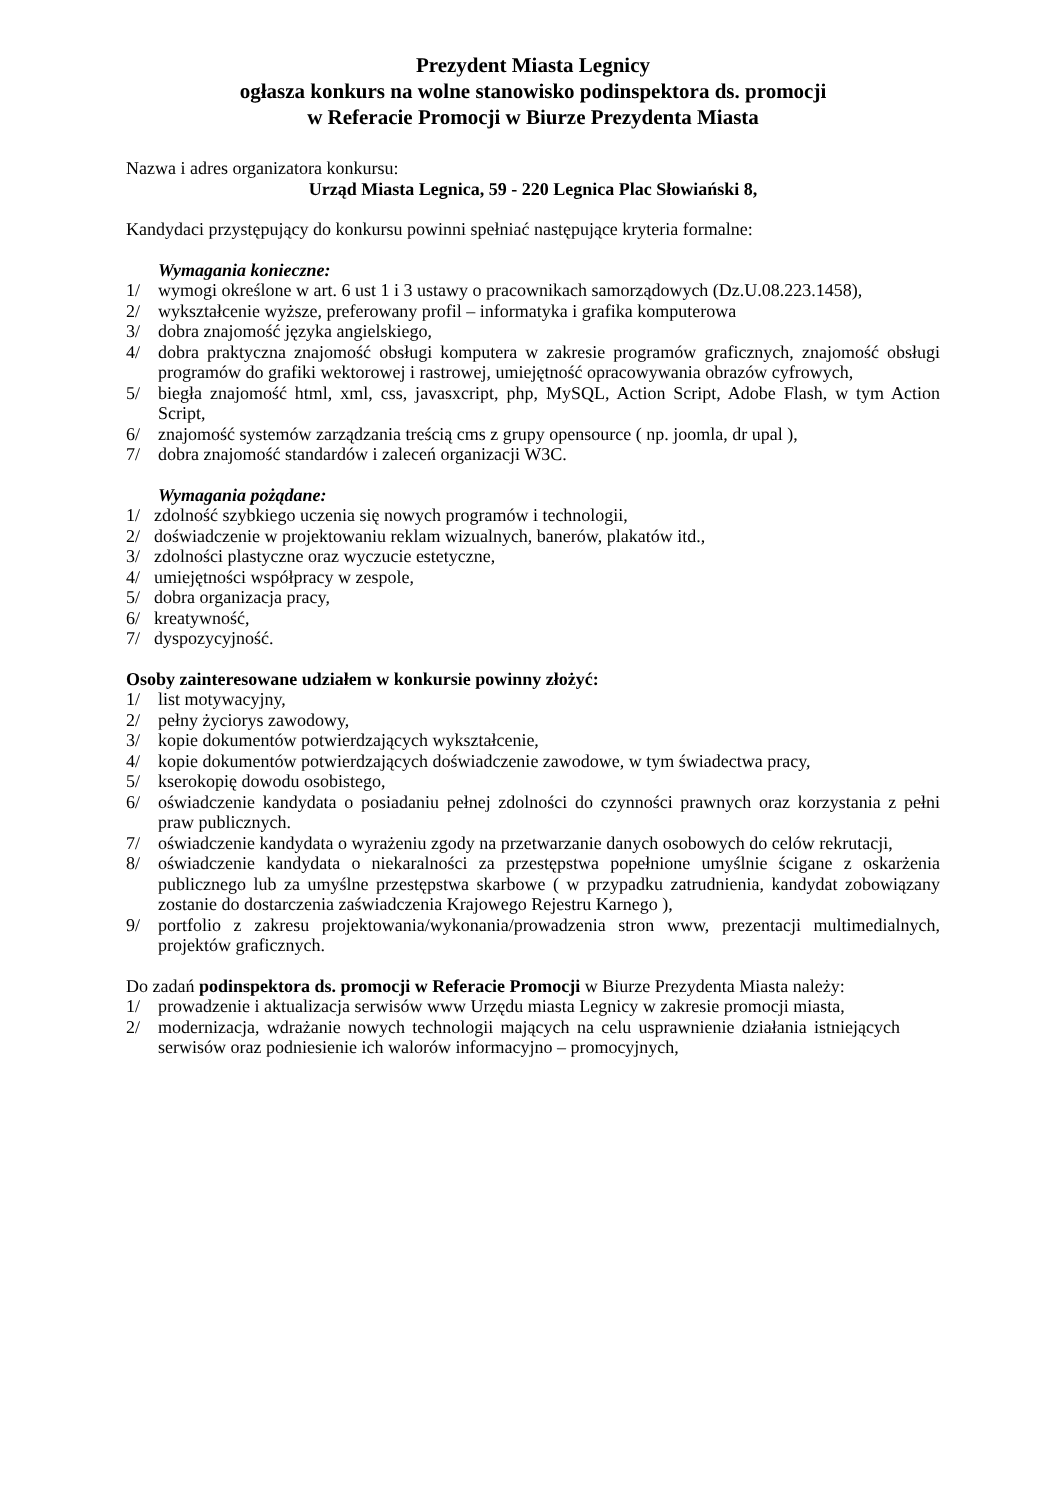Prezydent Miasta Legnicy
ogłasza konkurs na wolne stanowisko podinspektora ds. promocji
w Referacie Promocji w Biurze Prezydenta Miasta
Nazwa i adres organizatora konkursu:
Urząd Miasta Legnica, 59 - 220 Legnica Plac Słowiański 8,
Kandydaci przystępujący do konkursu powinni spełniać następujące kryteria formalne:
Wymagania konieczne:
1/ wymogi określone w art. 6 ust 1 i 3 ustawy o pracownikach samorządowych (Dz.U.08.223.1458),
2/ wykształcenie wyższe, preferowany profil – informatyka i grafika komputerowa
3/ dobra znajomość języka angielskiego,
4/ dobra praktyczna znajomość obsługi komputera w zakresie programów graficznych, znajomość obsługi programów do grafiki wektorowej i rastrowej, umiejętność opracowywania obrazów cyfrowych,
5/ biegła znajomość html, xml, css, javasxcript, php, MySQL, Action Script, Adobe Flash, w tym Action Script,
6/ znajomość systemów zarządzania treścią cms z grupy opensource ( np. joomla, dr upal ),
7/ dobra znajomość standardów i zaleceń organizacji W3C.
Wymagania pożądane:
1/ zdolność szybkiego uczenia się nowych programów i technologii,
2/ doświadczenie w projektowaniu reklam wizualnych, banerów, plakatów itd.,
3/ zdolności plastyczne oraz wyczucie estetyczne,
4/ umiejętności współpracy w zespole,
5/ dobra organizacja pracy,
6/ kreatywność,
7/ dyspozycyjność.
Osoby zainteresowane udziałem w konkursie powinny złożyć:
1/ list motywacyjny,
2/ pełny życiorys zawodowy,
3/ kopie dokumentów potwierdzających wykształcenie,
4/ kopie dokumentów potwierdzających doświadczenie zawodowe, w tym świadectwa pracy,
5/ kserokopię dowodu osobistego,
6/ oświadczenie kandydata o posiadaniu pełnej zdolności do czynności prawnych oraz korzystania z pełni praw publicznych.
7/ oświadczenie kandydata o wyrażeniu zgody na przetwarzanie danych osobowych do celów rekrutacji,
8/ oświadczenie kandydata o niekaralności za przestępstwa popełnione umyślnie ścigane z oskarżenia publicznego lub za umyślne przestępstwa skarbowe ( w przypadku zatrudnienia, kandydat zobowiązany zostanie do dostarczenia zaświadczenia Krajowego Rejestru Karnego ),
9/ portfolio z zakresu projektowania/wykonania/prowadzenia stron www, prezentacji multimedialnych, projektów graficznych.
Do zadań podinspektora ds. promocji w Referacie Promocji w Biurze Prezydenta Miasta należy:
1/ prowadzenie i aktualizacja serwisów www Urzędu miasta Legnicy w zakresie promocji miasta,
2/ modernizacja, wdrażanie nowych technologii mających na celu usprawnienie działania istniejących serwisów oraz podniesienie ich walorów informacyjno – promocyjnych,